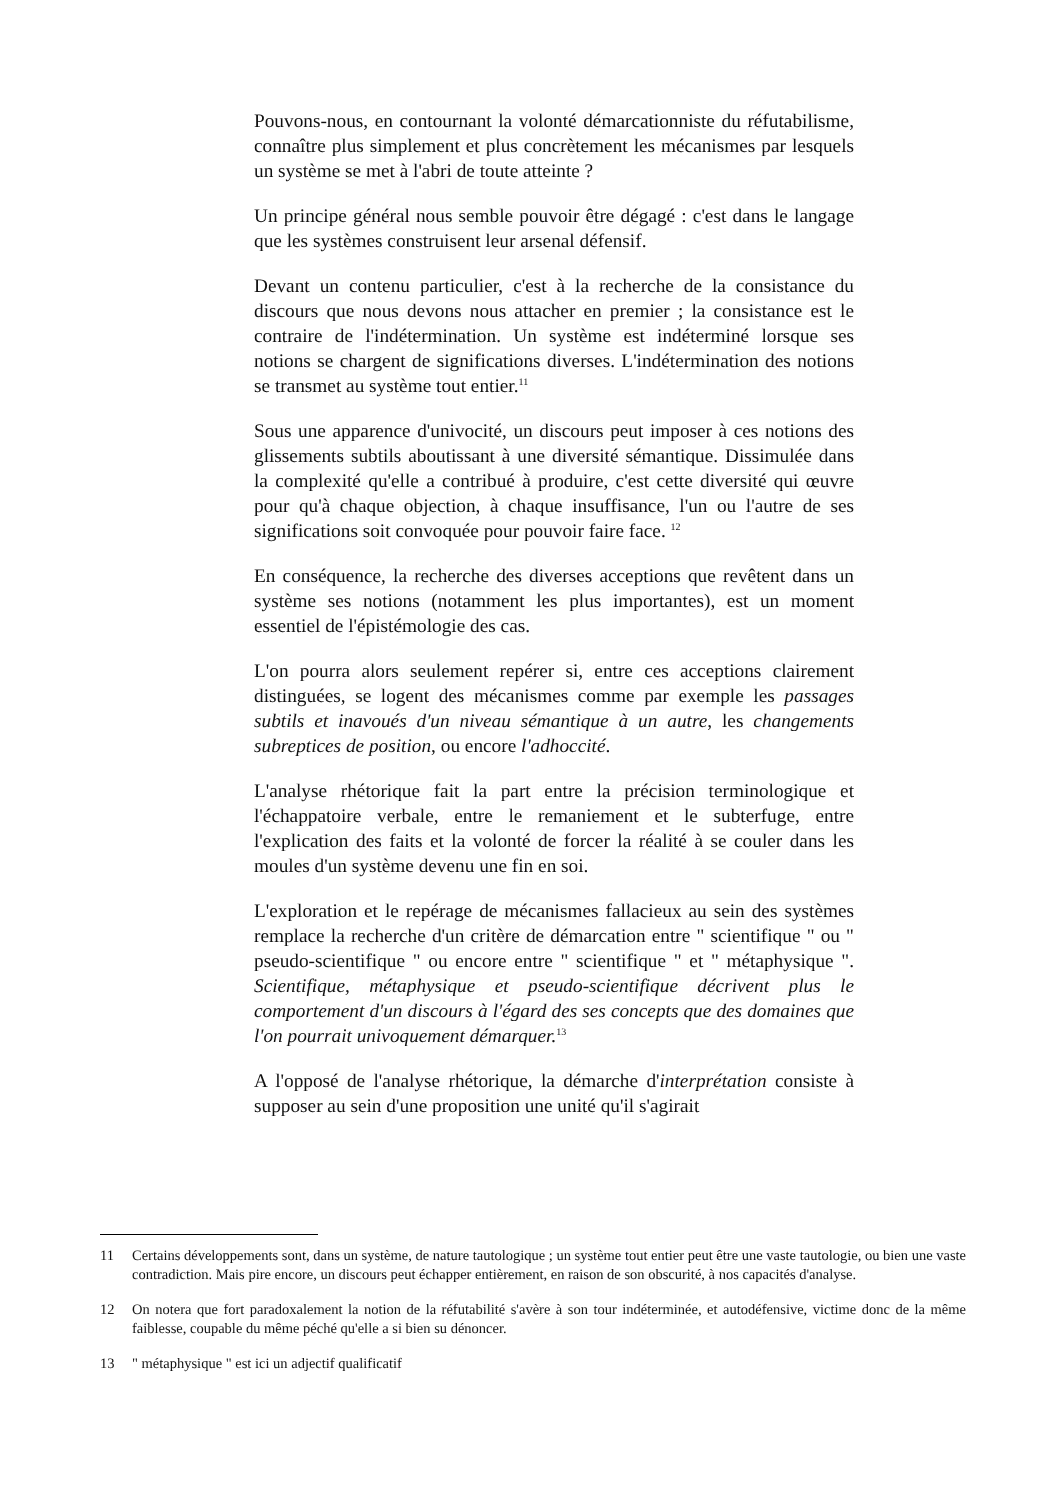Pouvons-nous, en contournant la volonté démarcationniste du réfutabilisme, connaître plus simplement et plus concrètement les mécanismes par lesquels un système se met à l'abri de toute atteinte ?
Un principe général nous semble pouvoir être dégagé : c'est dans le langage que les systèmes construisent leur arsenal défensif.
Devant un contenu particulier, c'est à la recherche de la consistance du discours que nous devons nous attacher en premier ; la consistance est le contraire de l'indétermination. Un système est indéterminé lorsque ses notions se chargent de significations diverses. L'indétermination des notions se transmet au système tout entier.<sup>11</sup>
Sous une apparence d'univocité, un discours peut imposer à ces notions des glissements subtils aboutissant à une diversité sémantique. Dissimulée dans la complexité qu'elle a contribué à produire, c'est cette diversité qui œuvre pour qu'à chaque objection, à chaque insuffisance, l'un ou l'autre de ses significations soit convoquée pour pouvoir faire face. <sup>12</sup>
En conséquence, la recherche des diverses acceptions que revêtent dans un système ses notions (notamment les plus importantes), est un moment essentiel de l'épistémologie des cas.
L'on pourra alors seulement repérer si, entre ces acceptions clairement distinguées, se logent des mécanismes comme par exemple les passages subtils et inavoués d'un niveau sémantique à un autre, les changements subreptices de position, ou encore l'adhoccité.
L'analyse rhétorique fait la part entre la précision terminologique et l'échappatoire verbale, entre le remaniement et le subterfuge, entre l'explication des faits et la volonté de forcer la réalité à se couler dans les moules d'un système devenu une fin en soi.
L'exploration et le repérage de mécanismes fallacieux au sein des systèmes remplace la recherche d'un critère de démarcation entre " scientifique " ou " pseudo-scientifique " ou encore entre " scientifique " et " métaphysique ". Scientifique, métaphysique et pseudo-scientifique décrivent plus le comportement d'un discours à l'égard des ses concepts que des domaines que l'on pourrait univoquement démarquer.<sup>13</sup>
A l'opposé de l'analyse rhétorique, la démarche d'interprétation consiste à supposer au sein d'une proposition une unité qu'il s'agirait
11 Certains développements sont, dans un système, de nature tautologique ; un système tout entier peut être une vaste tautologie, ou bien une vaste contradiction. Mais pire encore, un discours peut échapper entièrement, en raison de son obscurité, à nos capacités d'analyse.
12 On notera que fort paradoxalement la notion de la réfutabilité s'avère à son tour indéterminée, et autodéfensive, victime donc de la même faiblesse, coupable du même péché qu'elle a si bien su dénoncer.
13 " métaphysique " est ici un adjectif qualificatif